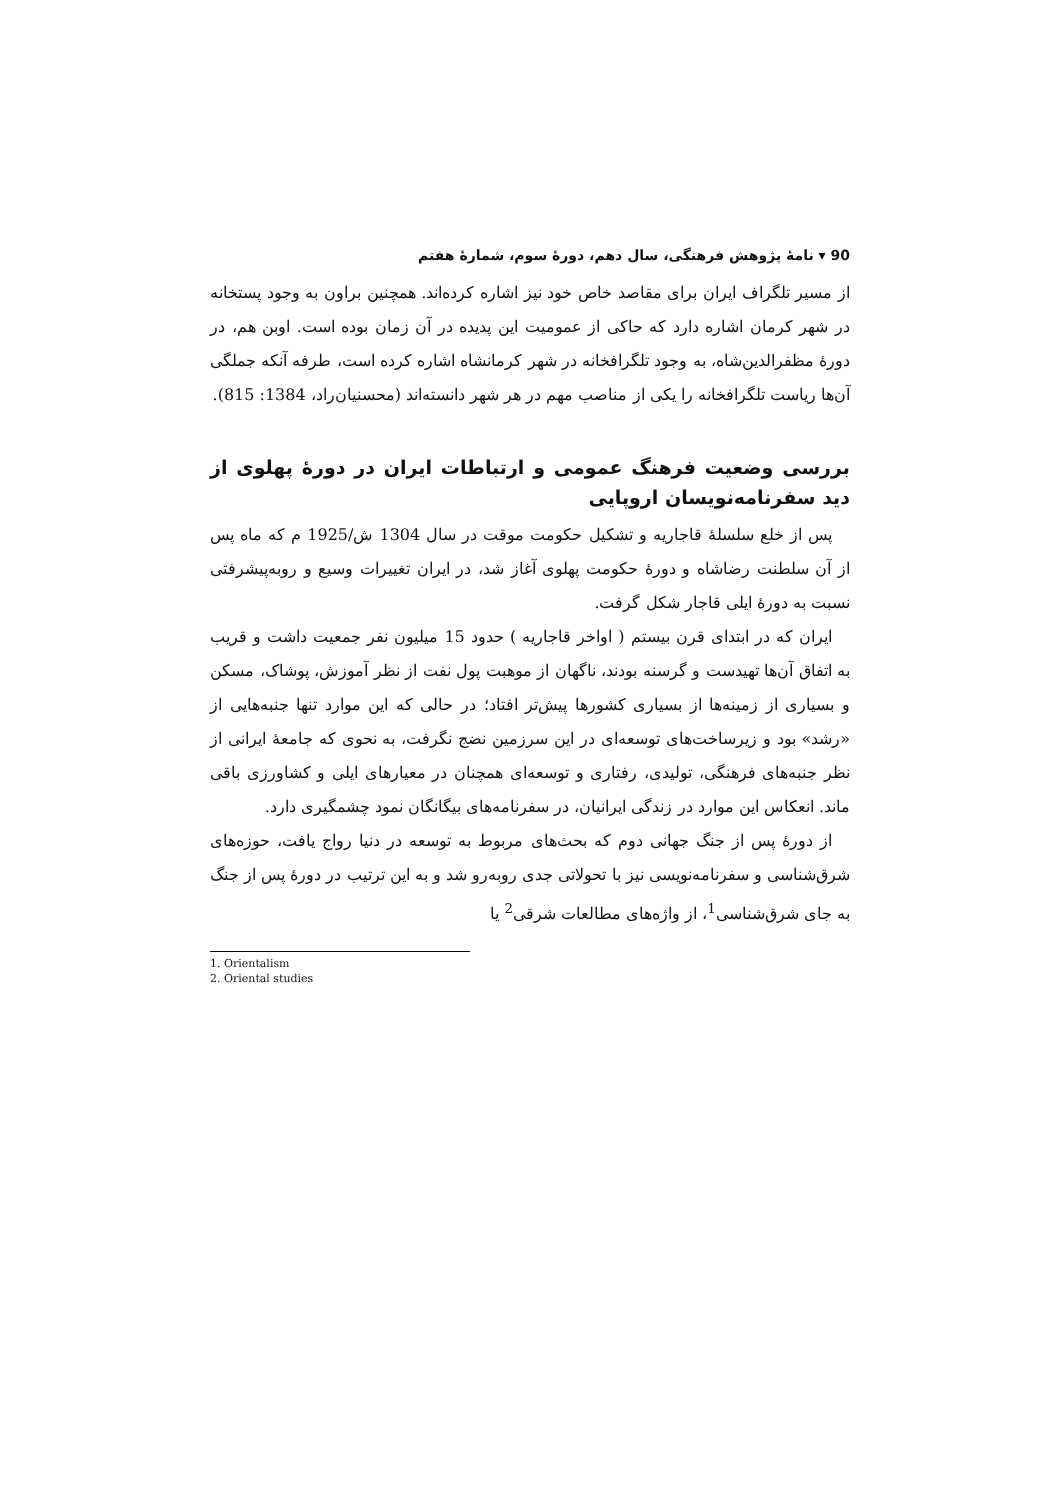90 ▾ نامهٔ پژوهش فرهنگی، سال دهم، دورهٔ سوم، شمارهٔ هفتم
از مسیر تلگراف ایران برای مقاصد خاص خود نیز اشاره کرده‌اند. همچنین براون به وجود پستخانه در شهر کرمان اشاره دارد که حاکی از عمومیت این پدیده در آن زمان بوده است. اوبن هم، در دورهٔ مظفرالدین‌شاه، به وجود تلگرافخانه در شهر کرمانشاه اشاره کرده است، طرفه آنکه جملگی آن‌ها ریاست تلگرافخانه را یکی از مناصب مهم در هر شهر دانسته‌اند (محسنیان‌راد، 1384: 815).
بررسی وضعیت فرهنگ عمومی و ارتباطات ایران در دورهٔ پهلوی از دید سفرنامه‌نویسان اروپایی
پس از خلع سلسلهٔ قاجاریه و تشکیل حکومت موقت در سال 1304 ش/1925 م که ماه پس از آن سلطنت رضاشاه و دورهٔ حکومت پهلوی آغاز شد، در ایران تغییرات وسیع و روبه‌پیشرفتی نسبت به دورهٔ ایلی قاجار شکل گرفت.
ایران که در ابتدای قرن بیستم ( اواخر قاجاریه ) حدود 15 میلیون نفر جمعیت داشت و قریب به اتفاق آن‌ها تهیدست و گرسنه بودند، ناگهان از موهبت پول نفت از نظر آموزش، پوشاک، مسکن و بسیاری از زمینه‌ها از بسیاری کشورها پیش‌تر افتاد؛ در حالی که این موارد تنها جنبه‌هایی از «رشد» بود و زیرساخت‌های توسعه‌ای در این سرزمین نضج نگرفت، به نحوی که جامعهٔ ایرانی از نظر جنبه‌های فرهنگی، تولیدی، رفتاری و توسعه‌ای همچنان در معیارهای ایلی و کشاورزی باقی ماند. انعکاس این موارد در زندگی ایرانیان، در سفرنامه‌های بیگانگان نمود چشمگیری دارد.
از دورهٔ پس از جنگ جهانی دوم که بحث‌های مربوط به توسعه در دنیا رواج یافت، حوزه‌های شرق‌شناسی و سفرنامه‌نویسی نیز با تحولاتی جدی روبه‌رو شد و به این ترتیب در دورهٔ پس از جنگ به جای شرق‌شناسی<sup>1</sup>، از واژه‌های مطالعات شرقی<sup>2</sup> یا
1. Orientalism
2. Oriental studies